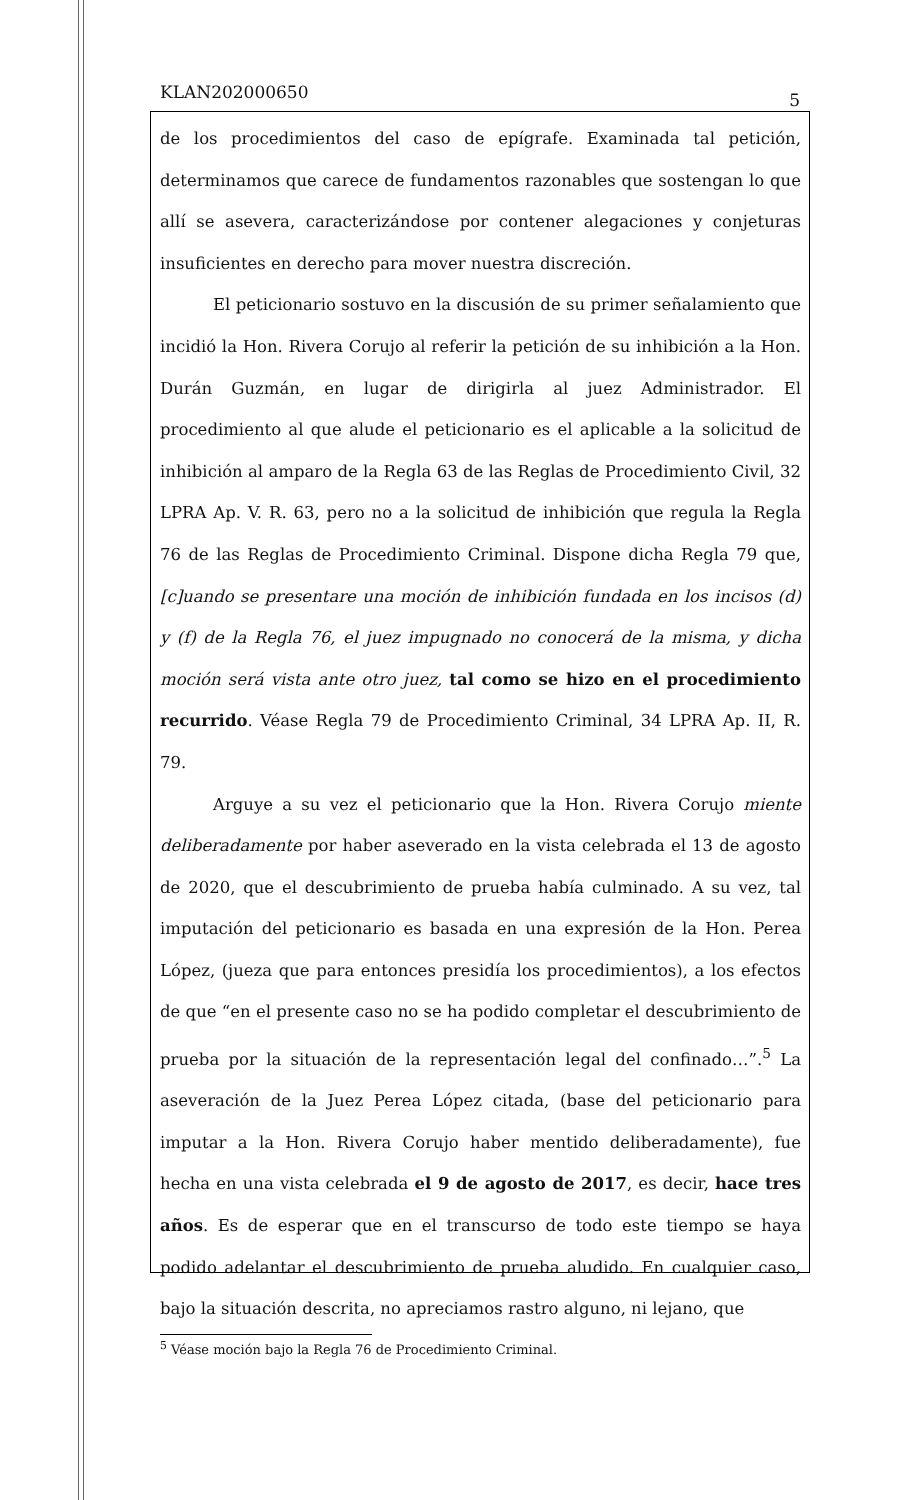KLAN202000650 5
de los procedimientos del caso de epígrafe. Examinada tal petición, determinamos que carece de fundamentos razonables que sostengan lo que allí se asevera, caracterizándose por contener alegaciones y conjeturas insuficientes en derecho para mover nuestra discreción.
El peticionario sostuvo en la discusión de su primer señalamiento que incidió la Hon. Rivera Corujo al referir la petición de su inhibición a la Hon. Durán Guzmán, en lugar de dirigirla al juez Administrador. El procedimiento al que alude el peticionario es el aplicable a la solicitud de inhibición al amparo de la Regla 63 de las Reglas de Procedimiento Civil, 32 LPRA Ap. V. R. 63, pero no a la solicitud de inhibición que regula la Regla 76 de las Reglas de Procedimiento Criminal. Dispone dicha Regla 79 que, [c]uando se presentare una moción de inhibición fundada en los incisos (d) y (f) de la Regla 76, el juez impugnado no conocerá de la misma, y dicha moción será vista ante otro juez, tal como se hizo en el procedimiento recurrido. Véase Regla 79 de Procedimiento Criminal, 34 LPRA Ap. II, R. 79.
Arguye a su vez el peticionario que la Hon. Rivera Corujo miente deliberadamente por haber aseverado en la vista celebrada el 13 de agosto de 2020, que el descubrimiento de prueba había culminado. A su vez, tal imputación del peticionario es basada en una expresión de la Hon. Perea López, (jueza que para entonces presidía los procedimientos), a los efectos de que “en el presente caso no se ha podido completar el descubrimiento de prueba por la situación de la representación legal del confinado…”.<sup>5</sup> La aseveración de la Juez Perea López citada, (base del peticionario para imputar a la Hon. Rivera Corujo haber mentido deliberadamente), fue hecha en una vista celebrada el 9 de agosto de 2017, es decir, hace tres años. Es de esperar que en el transcurso de todo este tiempo se haya podido adelantar el descubrimiento de prueba aludido. En cualquier caso, bajo la situación descrita, no apreciamos rastro alguno, ni lejano, que
<sup>5</sup> Véase moción bajo la Regla 76 de Procedimiento Criminal.